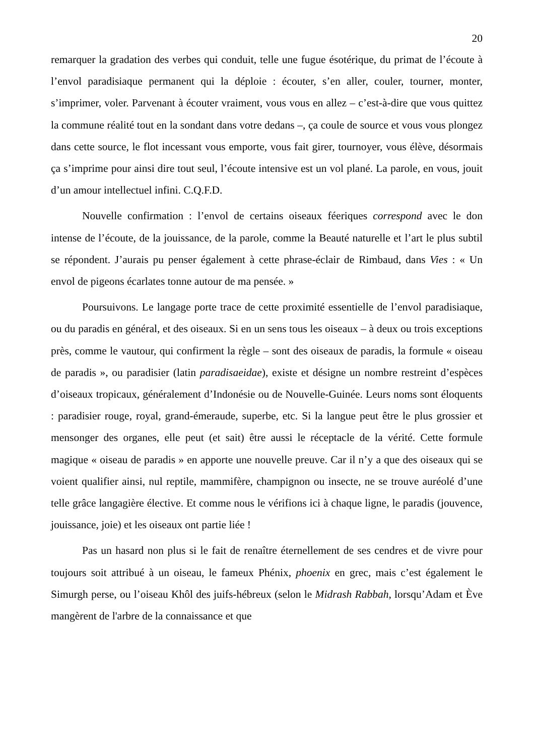20
remarquer la gradation des verbes qui conduit, telle une fugue ésotérique, du primat de l’écoute à l’envol paradisiaque permanent qui la déploie : écouter, s’en aller, couler, tourner, monter, s’imprimer, voler. Parvenant à écouter vraiment, vous vous en allez – c’est-à-dire que vous quittez la commune réalité tout en la sondant dans votre dedans –, ça coule de source et vous vous plongez dans cette source, le flot incessant vous emporte, vous fait girer, tournoyer, vous élève, désormais ça s’imprime pour ainsi dire tout seul, l’écoute intensive est un vol plané. La parole, en vous, jouit d’un amour intellectuel infini. C.Q.F.D.
Nouvelle confirmation : l’envol de certains oiseaux féeriques correspond avec le don intense de l’écoute, de la jouissance, de la parole, comme la Beauté naturelle et l’art le plus subtil se répondent. J’aurais pu penser également à cette phrase-éclair de Rimbaud, dans Vies : « Un envol de pigeons écarlates tonne autour de ma pensée. »
Poursuivons. Le langage porte trace de cette proximité essentielle de l’envol paradisiaque, ou du paradis en général, et des oiseaux. Si en un sens tous les oiseaux – à deux ou trois exceptions près, comme le vautour, qui confirment la règle – sont des oiseaux de paradis, la formule « oiseau de paradis », ou paradisier (latin paradisaeidae), existe et désigne un nombre restreint d’espèces d’oiseaux tropicaux, généralement d’Indonésie ou de Nouvelle-Guinée. Leurs noms sont éloquents : paradisier rouge, royal, grand-émeraude, superbe, etc. Si la langue peut être le plus grossier et mensonger des organes, elle peut (et sait) être aussi le réceptacle de la vérité. Cette formule magique « oiseau de paradis » en apporte une nouvelle preuve. Car il n’y a que des oiseaux qui se voient qualifier ainsi, nul reptile, mammifère, champignon ou insecte, ne se trouve auréolé d’une telle grâce langagière élective. Et comme nous le vérifions ici à chaque ligne, le paradis (jouvence, jouissance, joie) et les oiseaux ont partie liée !
Pas un hasard non plus si le fait de renaître éternellement de ses cendres et de vivre pour toujours soit attribué à un oiseau, le fameux Phénix, phoenix en grec, mais c’est également le Simurgh perse, ou l’oiseau Khôl des juifs-hébreux (selon le Midrash Rabbah, lorsqu’Adam et Ève mangèrent de l'arbre de la connaissance et que